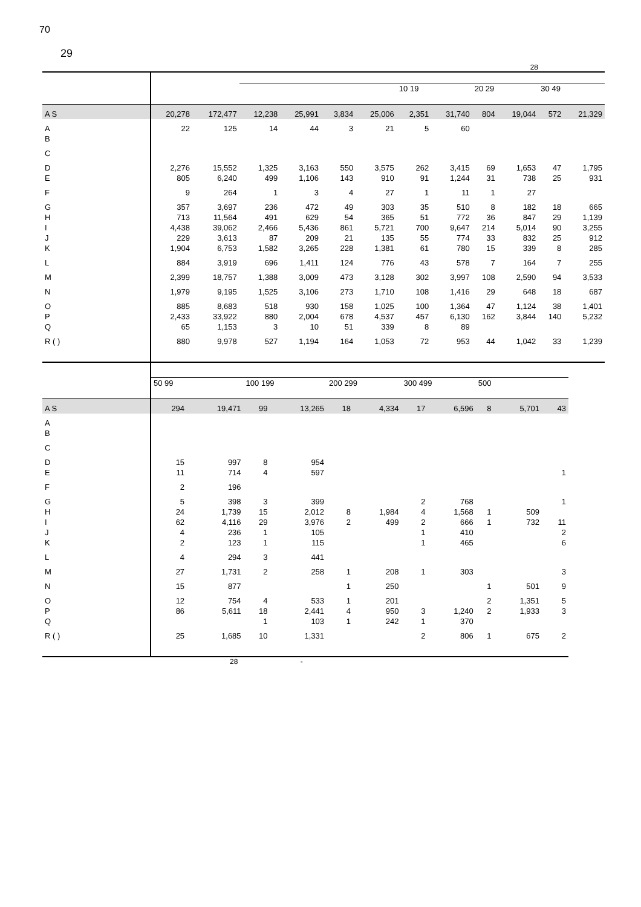70
29
28
| | | | | | | | 10 19 | | 20 29 | | 30 49 | |
| A S | 20,278 | 172,477 | 12,238 | 25,991 | 3,834 | 25,006 | 2,351 | 31,740 | 804 | 19,044 | 572 | 21,329 |
| A | 22 | 125 | 14 | 44 | 3 | 21 | 5 | 60 | | | | |
| B | | | | | | | | | | | | |
| C | | | | | | | | | | | | |
| D | 2,276 | 15,552 | 1,325 | 3,163 | 550 | 3,575 | 262 | 3,415 | 69 | 1,653 | 47 | 1,795 |
| E | 805 | 6,240 | 499 | 1,106 | 143 | 910 | 91 | 1,244 | 31 | 738 | 25 | 931 |
| F | 9 | 264 | 1 | 3 | 4 | 27 | 1 | 11 | 1 | 27 | | |
| G | 357 | 3,697 | 236 | 472 | 49 | 303 | 35 | 510 | 8 | 182 | 18 | 665 |
| H | 713 | 11,564 | 491 | 629 | 54 | 365 | 51 | 772 | 36 | 847 | 29 | 1,139 |
| I | 4,438 | 39,062 | 2,466 | 5,436 | 861 | 5,721 | 700 | 9,647 | 214 | 5,014 | 90 | 3,255 |
| J | 229 | 3,613 | 87 | 209 | 21 | 135 | 55 | 774 | 33 | 832 | 25 | 912 |
| K | 1,904 | 6,753 | 1,582 | 3,265 | 228 | 1,381 | 61 | 780 | 15 | 339 | 8 | 285 |
| L | 884 | 3,919 | 696 | 1,411 | 124 | 776 | 43 | 578 | 7 | 164 | 7 | 255 |
| M | 2,399 | 18,757 | 1,388 | 3,009 | 473 | 3,128 | 302 | 3,997 | 108 | 2,590 | 94 | 3,533 |
| N | 1,979 | 9,195 | 1,525 | 3,106 | 273 | 1,710 | 108 | 1,416 | 29 | 648 | 18 | 687 |
| O | 885 | 8,683 | 518 | 930 | 158 | 1,025 | 100 | 1,364 | 47 | 1,124 | 38 | 1,401 |
| P | 2,433 | 33,922 | 880 | 2,004 | 678 | 4,537 | 457 | 6,130 | 162 | 3,844 | 140 | 5,232 |
| Q | 65 | 1,153 | 3 | 10 | 51 | 339 | 8 | 89 | | | | |
| R ( ) | 880 | 9,978 | 527 | 1,194 | 164 | 1,053 | 72 | 953 | 44 | 1,042 | 33 | 1,239 |
| | 50 99 | | 100 199 | | 200 299 | | 300 499 | | 500 | | |
| A S | 294 | 19,471 | 99 | 13,265 | 18 | 4,334 | 17 | 6,596 | 8 | 5,701 | 43 |
| A | | | | | | | | | | | |
| B | | | | | | | | | | | |
| C | | | | | | | | | | | |
| D | 15 | 997 | 8 | 954 | | | | | | | |
| E | 11 | 714 | 4 | 597 | | | | | | | 1 |
| F | 2 | 196 | | | | | | | | | |
| G | 5 | 398 | 3 | 399 | | | 2 | 768 | | | 1 |
| H | 24 | 1,739 | 15 | 2,012 | 8 | 1,984 | 4 | 1,568 | 1 | 509 | |
| I | 62 | 4,116 | 29 | 3,976 | 2 | 499 | 2 | 666 | 1 | 732 | 11 |
| J | 4 | 236 | 1 | 105 | | | 1 | 410 | | | 2 |
| K | 2 | 123 | 1 | 115 | | | 1 | 465 | | | 6 |
| L | 4 | 294 | 3 | 441 | | | | | | | |
| M | 27 | 1,731 | 2 | 258 | 1 | 208 | 1 | 303 | | | 3 |
| N | 15 | 877 | | | 1 | 250 | | | 1 | 501 | 9 |
| O | 12 | 754 | 4 | 533 | 1 | 201 | | | 2 | 1,351 | 5 |
| P | 86 | 5,611 | 18 | 2,441 | 4 | 950 | 3 | 1,240 | 2 | 1,933 | 3 |
| Q | | | 1 | 103 | 1 | 242 | 1 | 370 | | | |
| R ( ) | 25 | 1,685 | 10 | 1,331 | | | 2 | 806 | 1 | 675 | 2 |
28 -